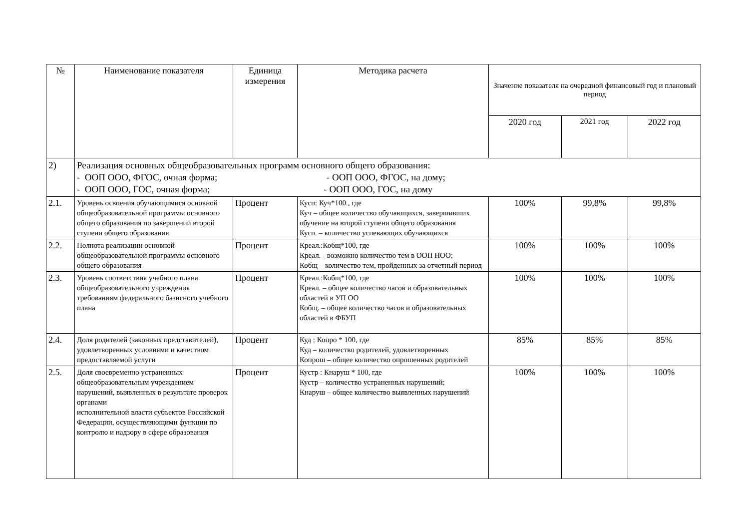| № | Наименование показателя | Единица измерения | Методика расчета | Значение показателя на очередной финансовый год и плановый период | | |
| --- | --- | --- | --- | --- | --- | --- |
| | | | | 2020 год | 2021 год | 2022 год |
| 2) | Реализация основных общеобразовательных программ основного общего образования: - ООП ООО, ФГОС, очная форма; - ООП ООО, ФГОС, на дому; - ООП ООО, ГОС, очная форма; - ООП ООО, ГОС, на дому | | | | | |
| 2.1. | Уровень освоения обучающимися основной общеобразовательной программы основного общего образования по завершении второй ступени общего образования | Процент | Кусп: Куч*100., где Куч – общее количество обучающихся, завершивших обучение на второй ступени общего образования Кусп. – количество успевающих обучающихся | 100% | 99,8% | 99,8% |
| 2.2. | Полнота реализации основной общеобразовательной программы основного общего образования | Процент | Креал.:Кобщ*100, где Креал. - возможно количество тем в ООП НОО; Кобщ – количество тем, пройденных за отчетный период | 100% | 100% | 100% |
| 2.3. | Уровень соответствия учебного плана общеобразовательного учреждения требованиям федерального базисного учебного плана | Процент | Креал.:Кобщ*100, где Креал. – общее количество часов и образовательных областей в УП ОО Кобщ. – общее количество часов и образовательных областей в ФБУП | 100% | 100% | 100% |
| 2.4. | Доля родителей (законных представителей), удовлетворенных условиями и качеством предоставляемой услуги | Процент | Куд : Копро * 100, где Куд – количество родителей, удовлетворенных Копрош – общее количество опрошенных родителей | 85% | 85% | 85% |
| 2.5. | Доля своевременно устраненных общеобразовательным учреждением нарушений, выявленных в результате проверок органами исполнительной власти субъектов Российской Федерации, осуществляющими функции по контролю и надзору в сфере образования | Процент | Кустр : Кнаруш * 100, где Кустр – количество устраненных нарушений; Кнаруш – общее количество выявленных нарушений | 100% | 100% | 100% |